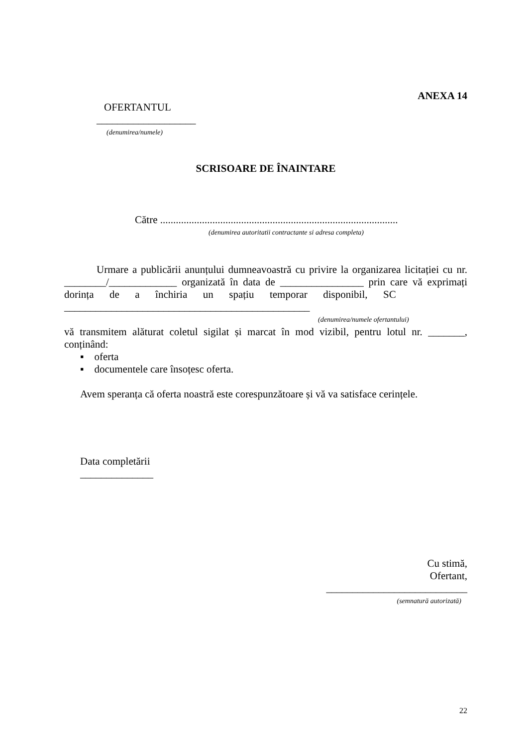ANEXA 14
OFERTANTUL
___________________
(denumirea/numele)
SCRISOARE DE ÎNAINTARE
Către ...........................................................................................
(denumirea autoritatii contractante si adresa completa)
Urmare a publicării anunțului dumneavoastră cu privire la organizarea licitației cu nr. ________/_____________ organizată în data de ________________ prin care vă exprimați dorința de a închiria un spațiu temporar disponibil, SC
_______________________________________________
(denumirea/numele ofertantului)
vă transmitem alăturat coletul sigilat și marcat în mod vizibil, pentru lotul nr. _______, conținând:
▪ oferta
▪ documentele care însoțesc oferta.
Avem speranța că oferta noastră este corespunzătoare și vă va satisface cerințele.
Data completării
______________
Cu stimă,
Ofertant,
___________________________
(semnatură autorizată)
22